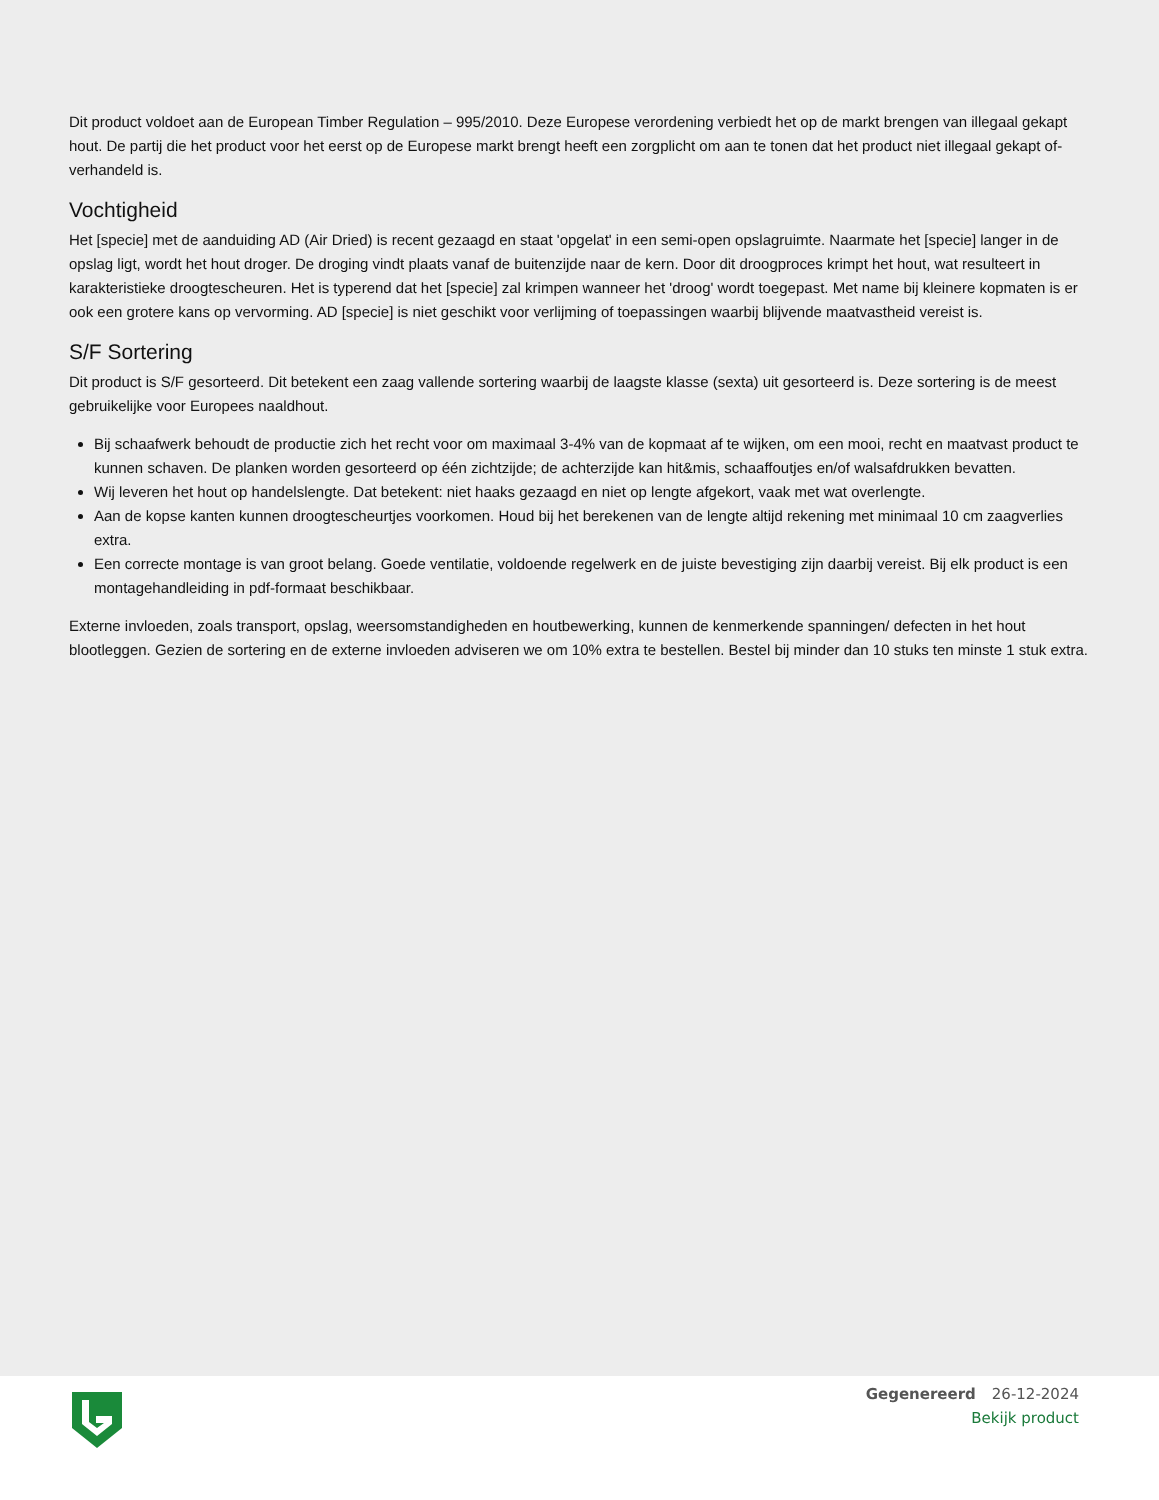Dit product voldoet aan de European Timber Regulation – 995/2010. Deze Europese verordening verbiedt het op de markt brengen van illegaal gekapt hout. De partij die het product voor het eerst op de Europese markt brengt heeft een zorgplicht om aan te tonen dat het product niet illegaal gekapt of- verhandeld is.
Vochtigheid
Het [specie] met de aanduiding AD (Air Dried) is recent gezaagd en staat 'opgelat' in een semi-open opslagruimte. Naarmate het [specie] langer in de opslag ligt, wordt het hout droger. De droging vindt plaats vanaf de buitenzijde naar de kern. Door dit droogproces krimpt het hout, wat resulteert in karakteristieke droogtescheuren. Het is typerend dat het [specie] zal krimpen wanneer het 'droog' wordt toegepast. Met name bij kleinere kopmaten is er ook een grotere kans op vervorming. AD [specie] is niet geschikt voor verlijming of toepassingen waarbij blijvende maatvastheid vereist is.
S/F Sortering
Dit product is S/F gesorteerd. Dit betekent een zaag vallende sortering waarbij de laagste klasse (sexta) uit gesorteerd is. Deze sortering is de meest gebruikelijke voor Europees naaldhout.
Bij schaafwerk behoudt de productie zich het recht voor om maximaal 3-4% van de kopmaat af te wijken, om een mooi, recht en maatvast product te kunnen schaven. De planken worden gesorteerd op één zichtzijde; de achterzijde kan hit&mis, schaaffoutjes en/of walsafdrukken bevatten.
Wij leveren het hout op handelslengte. Dat betekent: niet haaks gezaagd en niet op lengte afgekort, vaak met wat overlengte.
Aan de kopse kanten kunnen droogtescheurtjes voorkomen. Houd bij het berekenen van de lengte altijd rekening met minimaal 10 cm zaagverlies extra.
Een correcte montage is van groot belang. Goede ventilatie, voldoende regelwerk en de juiste bevestiging zijn daarbij vereist. Bij elk product is een montagehandleiding in pdf-formaat beschikbaar.
Externe invloeden, zoals transport, opslag, weersomstandigheden en houtbewerking, kunnen de kenmerkende spanningen/ defecten in het hout blootleggen. Gezien de sortering en de externe invloeden adviseren we om 10% extra te bestellen. Bestel bij minder dan 10 stuks ten minste 1 stuk extra.
Gegenereerd 26-12-2024
Bekijk product